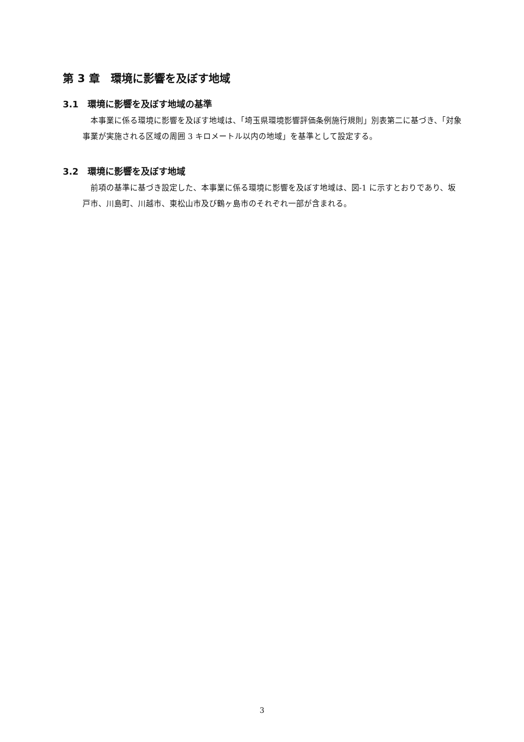第 3 章　環境に影響を及ぼす地域
3.1　環境に影響を及ぼす地域の基準
本事業に係る環境に影響を及ぼす地域は、「埼玉県環境影響評価条例施行規則」別表第二に基づき、「対象事業が実施される区域の周囲 3 キロメートル以内の地域」を基準として設定する。
3.2　環境に影響を及ぼす地域
前項の基準に基づき設定した、本事業に係る環境に影響を及ぼす地域は、図-1 に示すとおりであり、坂戸市、川島町、川越市、東松山市及び鶴ヶ島市のそれぞれ一部が含まれる。
3